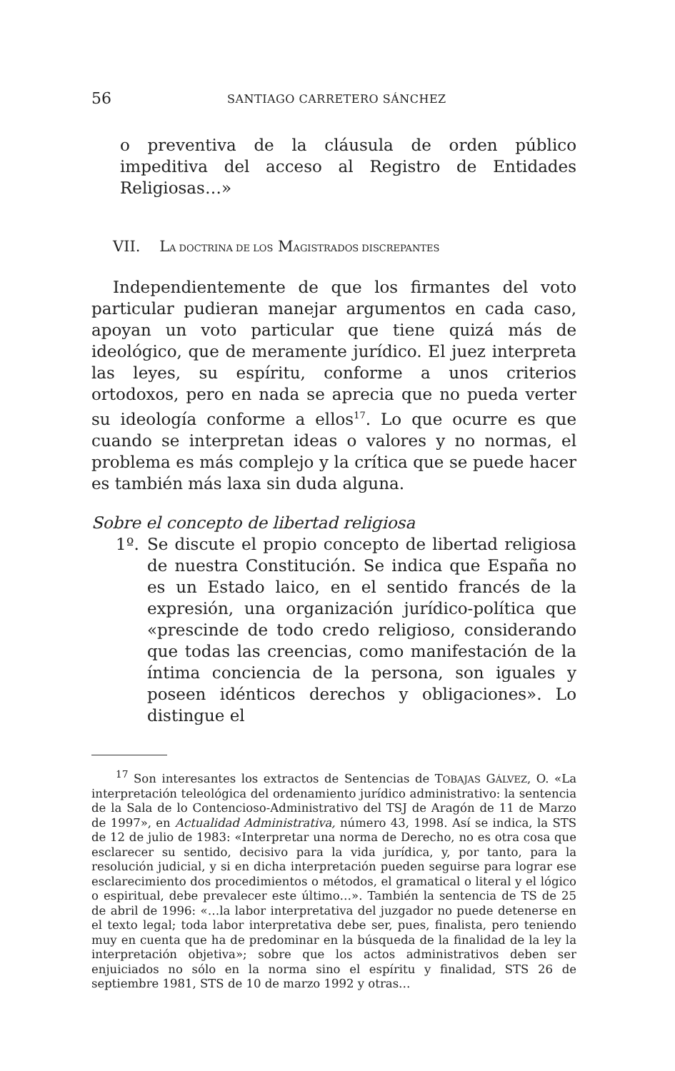56 SANTIAGO CARRETERO SÁNCHEZ
o preventiva de la cláusula de orden público impeditiva del acceso al Registro de Entidades Religiosas…»
VII. LA DOCTRINA DE LOS MAGISTRADOS DISCREPANTES
Independientemente de que los firmantes del voto particular pudieran manejar argumentos en cada caso, apoyan un voto particular que tiene quizá más de ideológico, que de meramente jurídico. El juez interpreta las leyes, su espíritu, conforme a unos criterios ortodoxos, pero en nada se aprecia que no pueda verter su ideología conforme a ellos<sup>17</sup>. Lo que ocurre es que cuando se interpretan ideas o valores y no normas, el problema es más complejo y la crítica que se puede hacer es también más laxa sin duda alguna.
Sobre el concepto de libertad religiosa
1º. Se discute el propio concepto de libertad religiosa de nuestra Constitución. Se indica que España no es un Estado laico, en el sentido francés de la expresión, una organización jurídico-política que «prescinde de todo credo religioso, considerando que todas las creencias, como manifestación de la íntima conciencia de la persona, son iguales y poseen idénticos derechos y obligaciones». Lo distingue el
<sup>17</sup> Son interesantes los extractos de Sentencias de TOBAJAS GÁLVEZ, O. «La interpretación teleológica del ordenamiento jurídico administrativo: la sentencia de la Sala de lo Contencioso-Administrativo del TSJ de Aragón de 11 de Marzo de 1997», en Actualidad Administrativa, número 43, 1998. Así se indica, la STS de 12 de julio de 1983: «Interpretar una norma de Derecho, no es otra cosa que esclarecer su sentido, decisivo para la vida jurídica, y, por tanto, para la resolución judicial, y si en dicha interpretación pueden seguirse para lograr ese esclarecimiento dos procedimientos o métodos, el gramatical o literal y el lógico o espiritual, debe prevalecer este último…». También la sentencia de TS de 25 de abril de 1996: «…la labor interpretativa del juzgador no puede detenerse en el texto legal; toda labor interpretativa debe ser, pues, finalista, pero teniendo muy en cuenta que ha de predominar en la búsqueda de la finalidad de la ley la interpretación objetiva»; sobre que los actos administrativos deben ser enjuiciados no sólo en la norma sino el espíritu y finalidad, STS 26 de septiembre 1981, STS de 10 de marzo 1992 y otras…